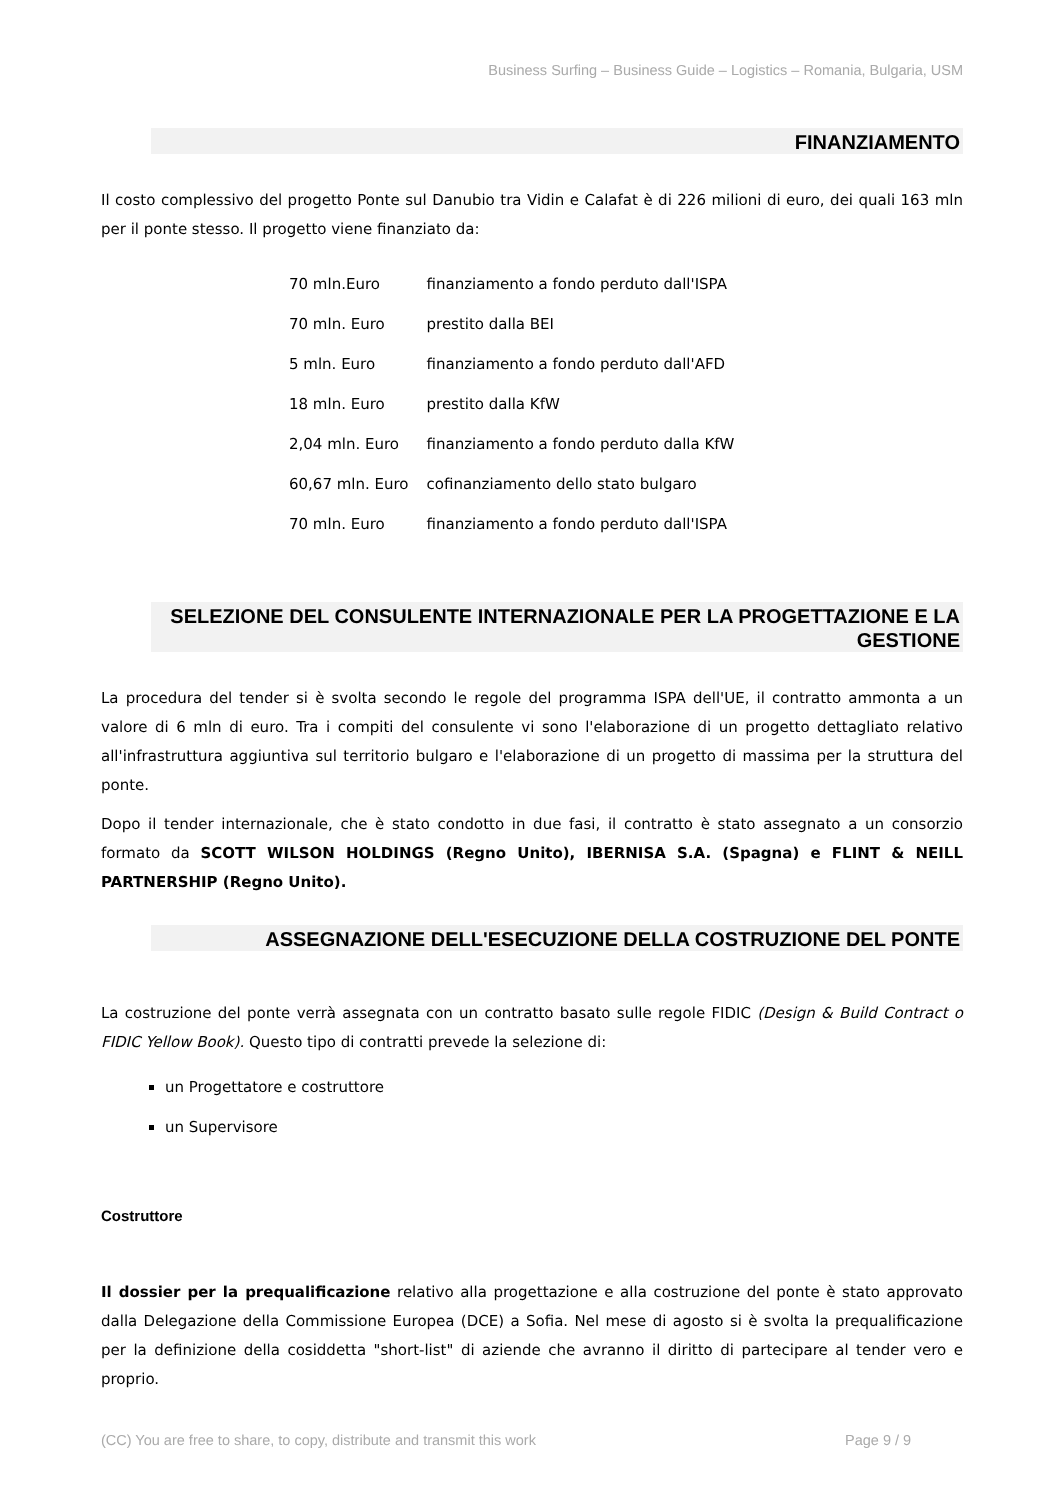Business Surfing – Business Guide – Logistics – Romania, Bulgaria, USM
FINANZIAMENTO
Il costo complessivo del progetto Ponte sul Danubio tra Vidin e Calafat è di 226 milioni di euro, dei quali 163 mln per il ponte stesso. Il progetto viene finanziato da:
| 70 mln.Euro | finanziamento a fondo perduto dall'ISPA |
| 70 mln. Euro | prestito dalla BEI |
| 5 mln. Euro | finanziamento a fondo perduto dall'AFD |
| 18 mln. Euro | prestito dalla KfW |
| 2,04 mln. Euro | finanziamento a fondo perduto dalla KfW |
| 60,67 mln. Euro | cofinanziamento dello stato bulgaro |
| 70 mln. Euro | finanziamento a fondo perduto dall'ISPA |
SELEZIONE DEL CONSULENTE INTERNAZIONALE PER LA PROGETTAZIONE E LA GESTIONE
La procedura del tender si è svolta secondo le regole del programma ISPA dell'UE, il contratto ammonta a un valore di 6 mln di euro. Tra i compiti del consulente vi sono l'elaborazione di un progetto dettagliato relativo all'infrastruttura aggiuntiva sul territorio bulgaro e l'elaborazione di un progetto di massima per la struttura del ponte.
Dopo il tender internazionale, che è stato condotto in due fasi, il contratto è stato assegnato a un consorzio formato da SCOTT WILSON HOLDINGS (Regno Unito), IBERNISA S.A. (Spagna) e FLINT & NEILL PARTNERSHIP (Regno Unito).
ASSEGNAZIONE DELL'ESECUZIONE DELLA COSTRUZIONE DEL PONTE
La costruzione del ponte verrà assegnata con un contratto basato sulle regole FIDIC (Design & Build Contract o FIDIC Yellow Book). Questo tipo di contratti prevede la selezione di:
un Progettatore e costruttore
un Supervisore
Costruttore
Il dossier per la prequalificazione relativo alla progettazione e alla costruzione del ponte è stato approvato dalla Delegazione della Commissione Europea (DCE) a Sofia. Nel mese di agosto si è svolta la prequalificazione per la definizione della cosiddetta "short-list" di aziende che avranno il diritto di partecipare al tender vero e proprio.
(CC) You are free to share, to copy, distribute and transmit this work Page 9 / 9